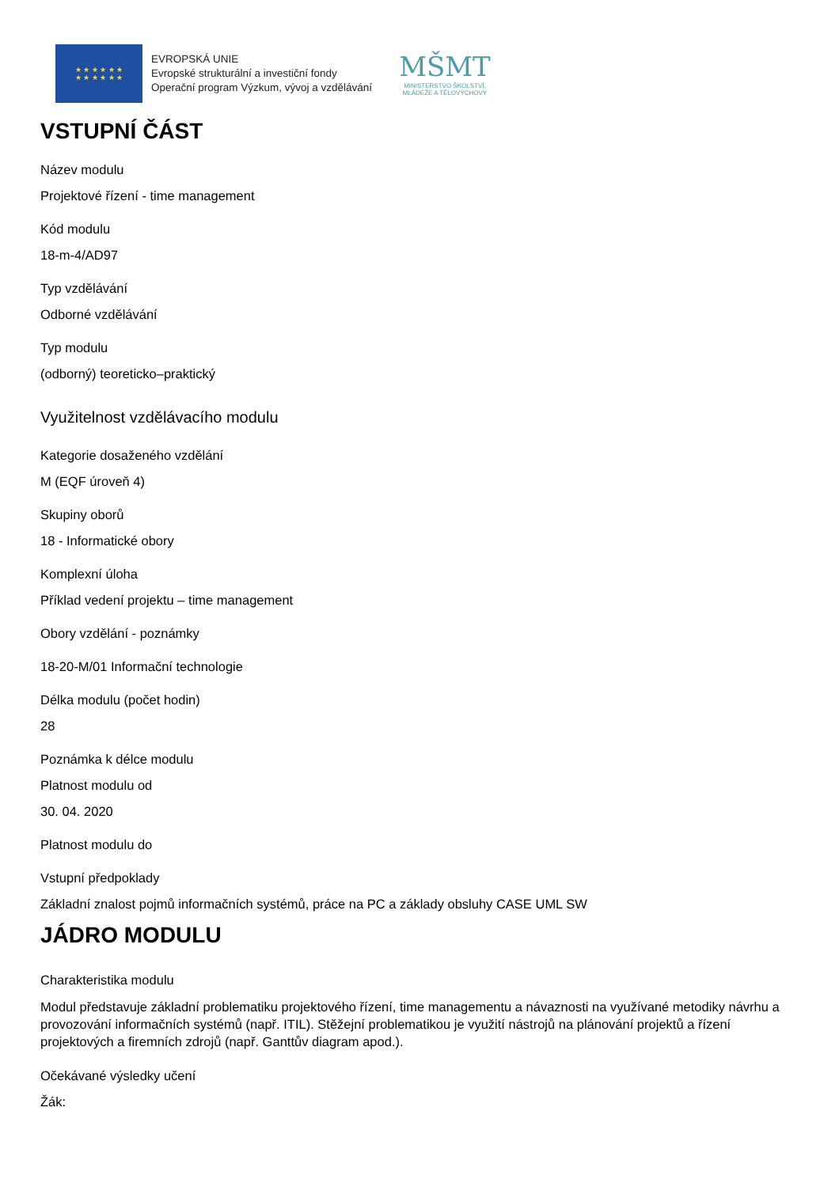★ ★ ★ ★ ★ ★
★ ★ ★ ★ ★ ★
EVROPSKÁ UNIE
Evropské strukturální a investiční fondy
Operační program Výzkum, vývoj a vzdělávání
MŠMT
MINISTERSTVO ŠKOLSTVÍ,
MLÁDEŽE A TĚLOVÝCHOVY
VSTUPNÍ ČÁST
Název modulu
Projektové řízení - time management
Kód modulu
18-m-4/AD97
Typ vzdělávání
Odborné vzdělávání
Typ modulu
(odborný) teoreticko–praktický
Využitelnost vzdělávacího modulu
Kategorie dosaženého vzdělání
M (EQF úroveň 4)
Skupiny oborů
18 - Informatické obory
Komplexní úloha
Příklad vedení projektu – time management
Obory vzdělání - poznámky
18-20-M/01 Informační technologie
Délka modulu (počet hodin)
28
Poznámka k délce modulu
Platnost modulu od
30. 04. 2020
Platnost modulu do
Vstupní předpoklady
Základní znalost pojmů informačních systémů, práce na PC a základy obsluhy CASE UML SW
JÁDRO MODULU
Charakteristika modulu
Modul představuje základní problematiku projektového řízení, time managementu a návaznosti na využívané metodiky návrhu a provozování informačních systémů (např. ITIL). Stěžejní problematikou je využití nástrojů na plánování projektů a řízení projektových a firemních zdrojů (např. Ganttův diagram apod.).
Očekávané výsledky učení
Žák: